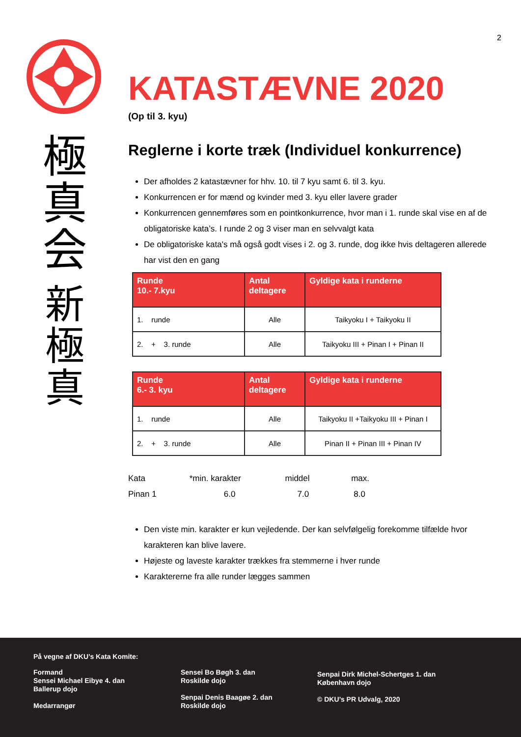2
極
真
会
新
極
真
KATASTÆVNE 2020
(Op til 3. kyu)
Reglerne i korte træk (Individuel konkurrence)
Der afholdes 2 katastævner for hhv. 10. til 7 kyu samt 6. til 3. kyu.
Konkurrencen er for mænd og kvinder med 3. kyu eller lavere grader
Konkurrencen gennemføres som en pointkonkurrence, hvor man i 1. runde skal vise en af de obligatoriske kata’s. I runde 2 og 3 viser man en selvvalgt kata
De obligatoriske kata's må også godt vises i 2. og 3. runde, dog ikke hvis deltageren allerede har vist den en gang
| Runde 10.- 7.kyu | Antal deltagere | Gyldige kata i runderne |
| --- | --- | --- |
| 1. runde | Alle | Taikyoku I + Taikyoku II |
| 2. + 3. runde | Alle | Taikyoku III + Pinan I + Pinan II |
| Runde 6.- 3. kyu | Antal deltagere | Gyldige kata i runderne |
| --- | --- | --- |
| 1. runde | Alle | Taikyoku II +Taikyoku III + Pinan I |
| 2. + 3. runde | Alle | Pinan II + Pinan III + Pinan IV |
Kata *min. karakter middel max.
Pinan 1 6.0 7.0 8.0
Den viste min. karakter er kun vejledende. Der kan selvfølgelig forekomme tilfælde hvor karakteren kan blive lavere.
Højeste og laveste karakter trækkes fra stemmerne i hver runde
Karaktererne fra alle runder lægges sammen
På vegne af DKU’s Kata Komite:
Formand
Sensei Michael Eibye 4. dan
Ballerup dojo
Medarrangør
Sensei Bo Bøgh 3. dan
Roskilde dojo
Senpai Denis Baagøe 2. dan
Roskilde dojo
Senpai Dirk Michel-Schertges 1. dan
København dojo
© DKU’s PR Udvalg, 2020